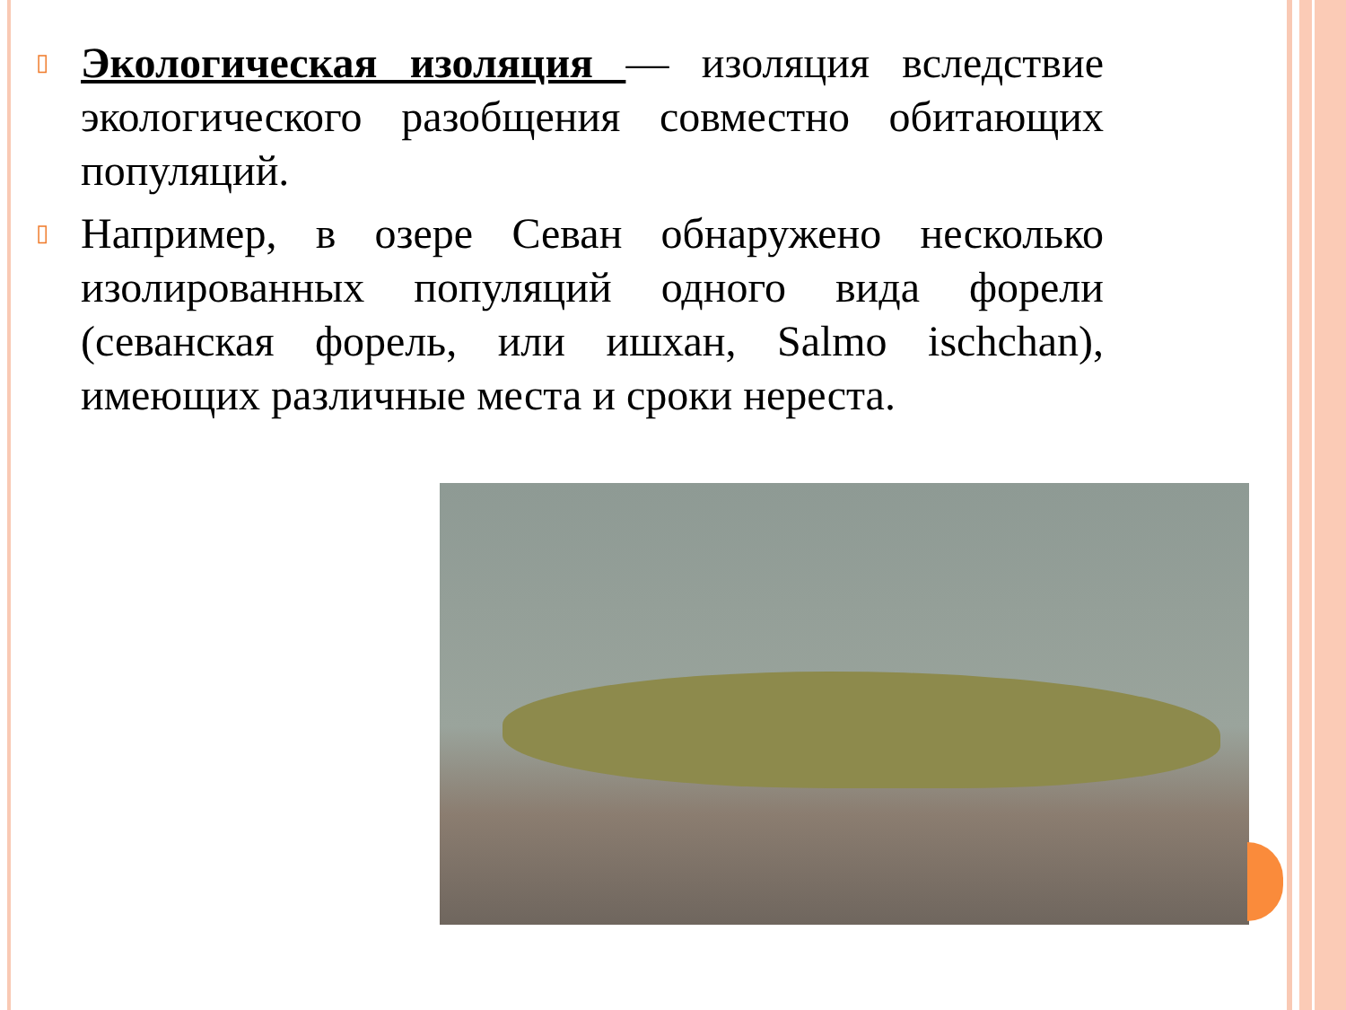▯
Экологическая изоляция — изоляция вследствие экологического разобщения совместно обитающих популяций.
▯
Например, в озере Севан обнаружено несколько изолированных популяций одного вида форели (севанская форель, или ишхан, Salmo ischchan), имеющих различные места и сроки нереста.